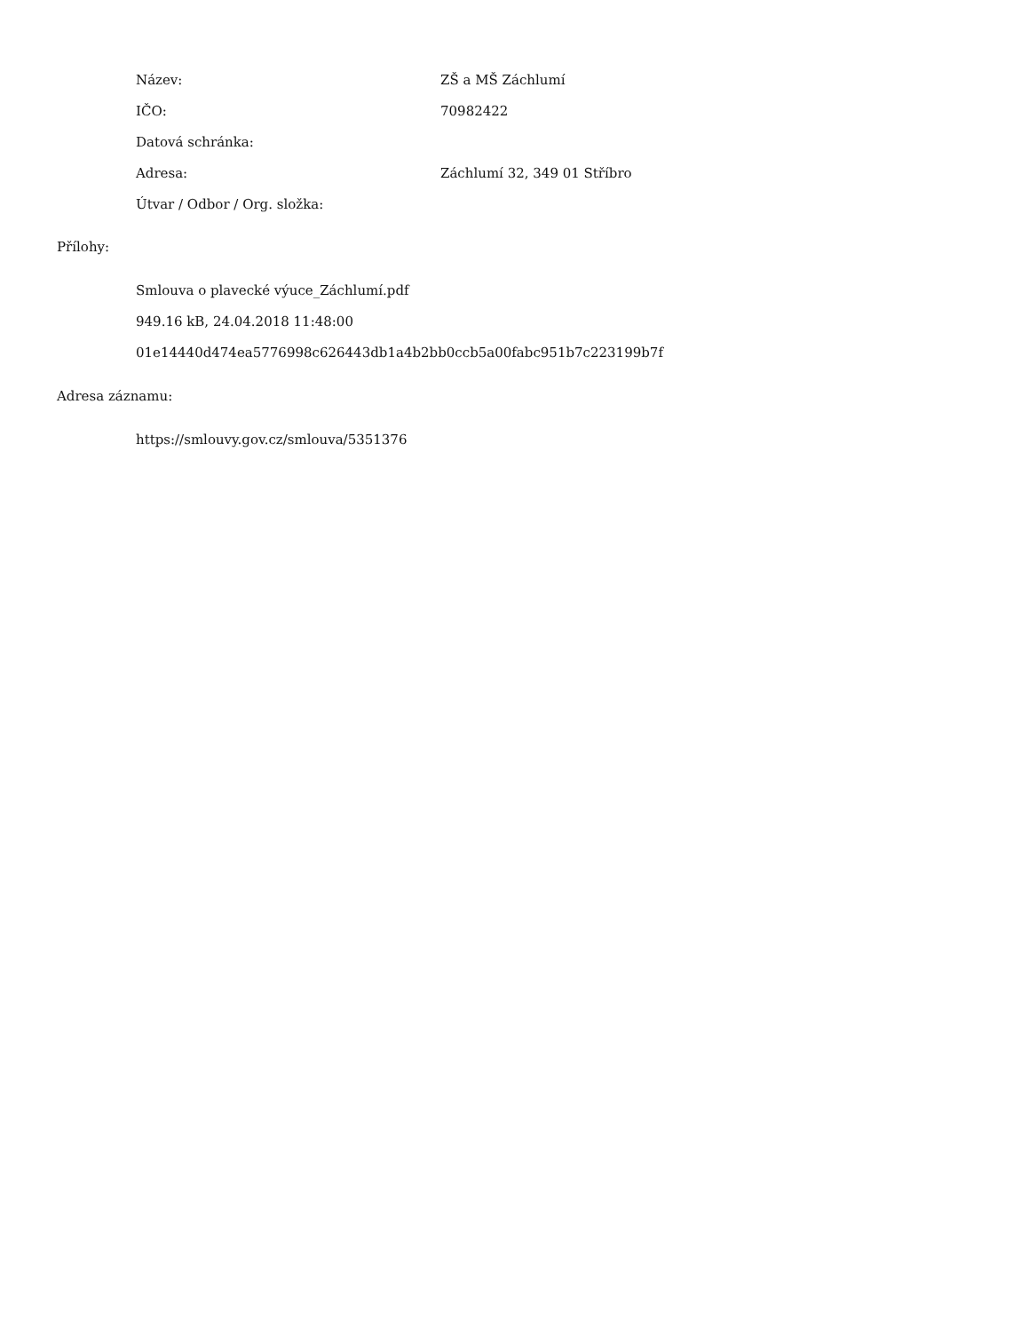| Název: | ZŠ a MŠ Záchlumí |
| IČO: | 70982422 |
| Datová schránka: | |
| Adresa: | Záchlumí 32, 349 01 Stříbro |
| Útvar / Odbor / Org. složka: | |
Přílohy:
Smlouva o plavecké výuce_Záchlumí.pdf
949.16 kB, 24.04.2018 11:48:00
01e14440d474ea5776998c626443db1a4b2bb0ccb5a00fabc951b7c223199b7f
Adresa záznamu:
https://smlouvy.gov.cz/smlouva/5351376